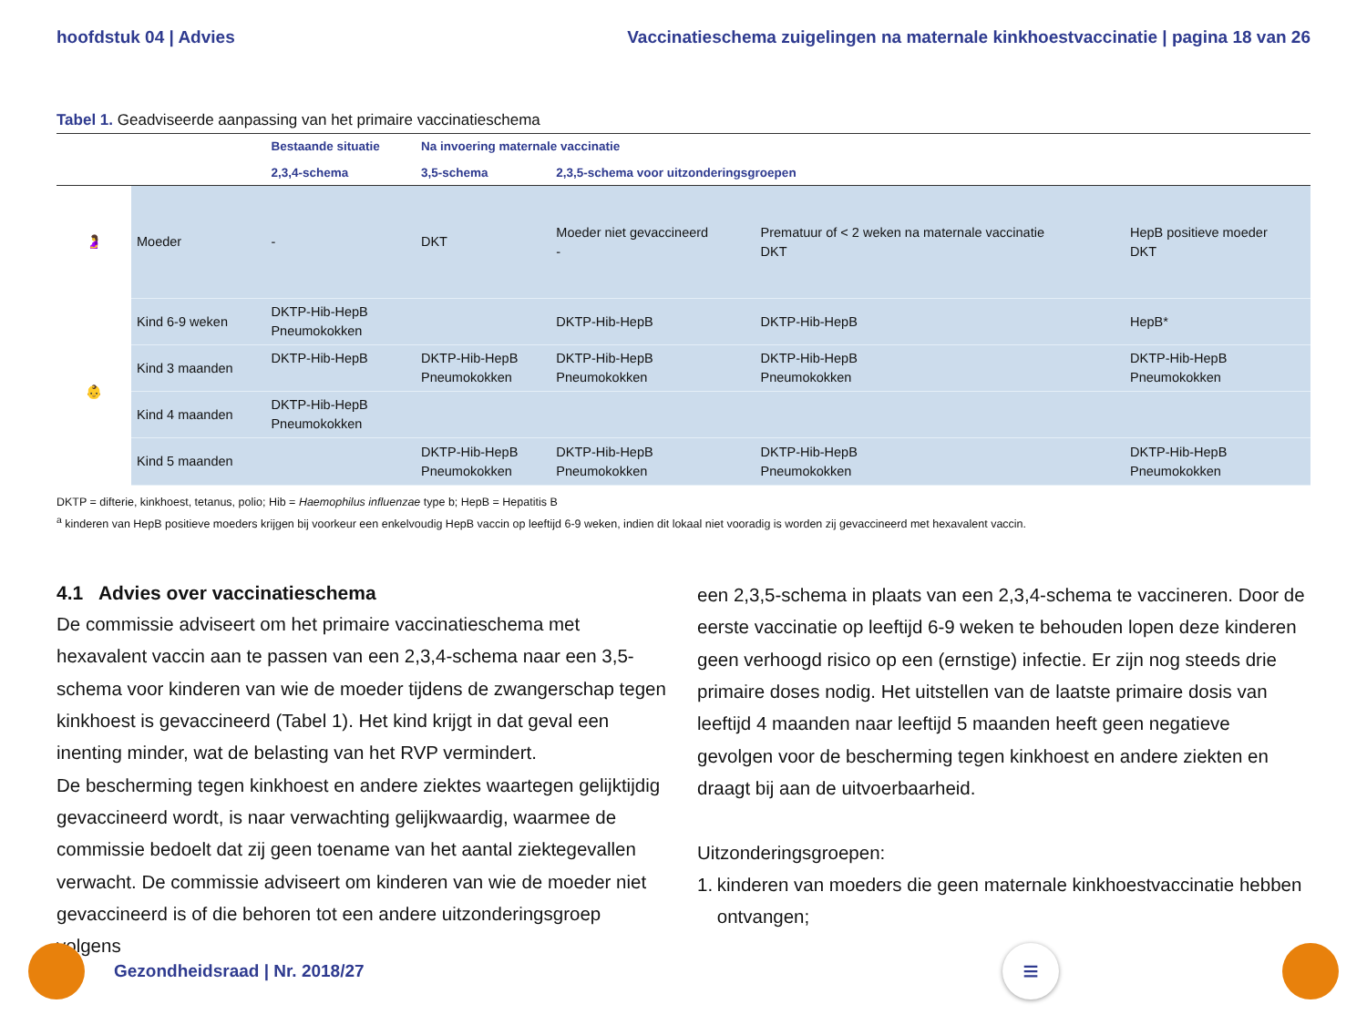hoofdstuk 04 | Advies Vaccinatieschema zuigelingen na maternale kinkhoestvaccinatie | pagina 18 van 26
Tabel 1. Geadviseerde aanpassing van het primaire vaccinatieschema
| | | Bestaande situatie | Na invoering maternale vaccinatie | | | |
| --- | --- | --- | --- | --- | --- | --- |
| | | 2,3,4-schema | 3,5-schema | 2,3,5-schema voor uitzonderingsgroepen | | |
| 🤰 | Moeder | - | DKT | Moeder niet gevaccineerd - | Prematuur of < 2 weken na maternale vaccinatie DKT | HepB positieve moeder DKT |
| 👶 | Kind 6-9 weken | DKTP-Hib-HepB Pneumokokken | | DKTP-Hib-HepB | DKTP-Hib-HepB | HepB* |
| | Kind 3 maanden | DKTP-Hib-HepB | DKTP-Hib-HepB Pneumokokken | DKTP-Hib-HepB Pneumokokken | DKTP-Hib-HepB Pneumokokken | DKTP-Hib-HepB Pneumokokken |
| | Kind 4 maanden | DKTP-Hib-HepB Pneumokokken | | | | |
| | Kind 5 maanden | | DKTP-Hib-HepB Pneumokokken | DKTP-Hib-HepB Pneumokokken | DKTP-Hib-HepB Pneumokokken | DKTP-Hib-HepB Pneumokokken |
DKTP = difterie, kinkhoest, tetanus, polio; Hib = Haemophilus influenzae type b; HepB = Hepatitis B
<sup>a</sup> kinderen van HepB positieve moeders krijgen bij voorkeur een enkelvoudig HepB vaccin op leeftijd 6-9 weken, indien dit lokaal niet vooradig is worden zij gevaccineerd met hexavalent vaccin.
4.1 Advies over vaccinatieschema
De commissie adviseert om het primaire vaccinatieschema met hexavalent vaccin aan te passen van een 2,3,4-schema naar een 3,5-schema voor kinderen van wie de moeder tijdens de zwangerschap tegen kinkhoest is gevaccineerd (Tabel 1). Het kind krijgt in dat geval een inenting minder, wat de belasting van het RVP vermindert.
De bescherming tegen kinkhoest en andere ziektes waartegen gelijktijdig gevaccineerd wordt, is naar verwachting gelijkwaardig, waarmee de commissie bedoelt dat zij geen toename van het aantal ziektegevallen verwacht. De commissie adviseert om kinderen van wie de moeder niet gevaccineerd is of die behoren tot een andere uitzonderingsgroep volgens
een 2,3,5-schema in plaats van een 2,3,4-schema te vaccineren. Door de eerste vaccinatie op leeftijd 6-9 weken te behouden lopen deze kinderen geen verhoogd risico op een (ernstige) infectie. Er zijn nog steeds drie primaire doses nodig. Het uitstellen van de laatste primaire dosis van leeftijd 4 maanden naar leeftijd 5 maanden heeft geen negatieve gevolgen voor de bescherming tegen kinkhoest en andere ziekten en draagt bij aan de uitvoerbaarheid.
Uitzonderingsgroepen:
1. kinderen van moeders die geen maternale kinkhoestvaccinatie hebben ontvangen;
Gezondheidsraad | Nr. 2018/27
≡